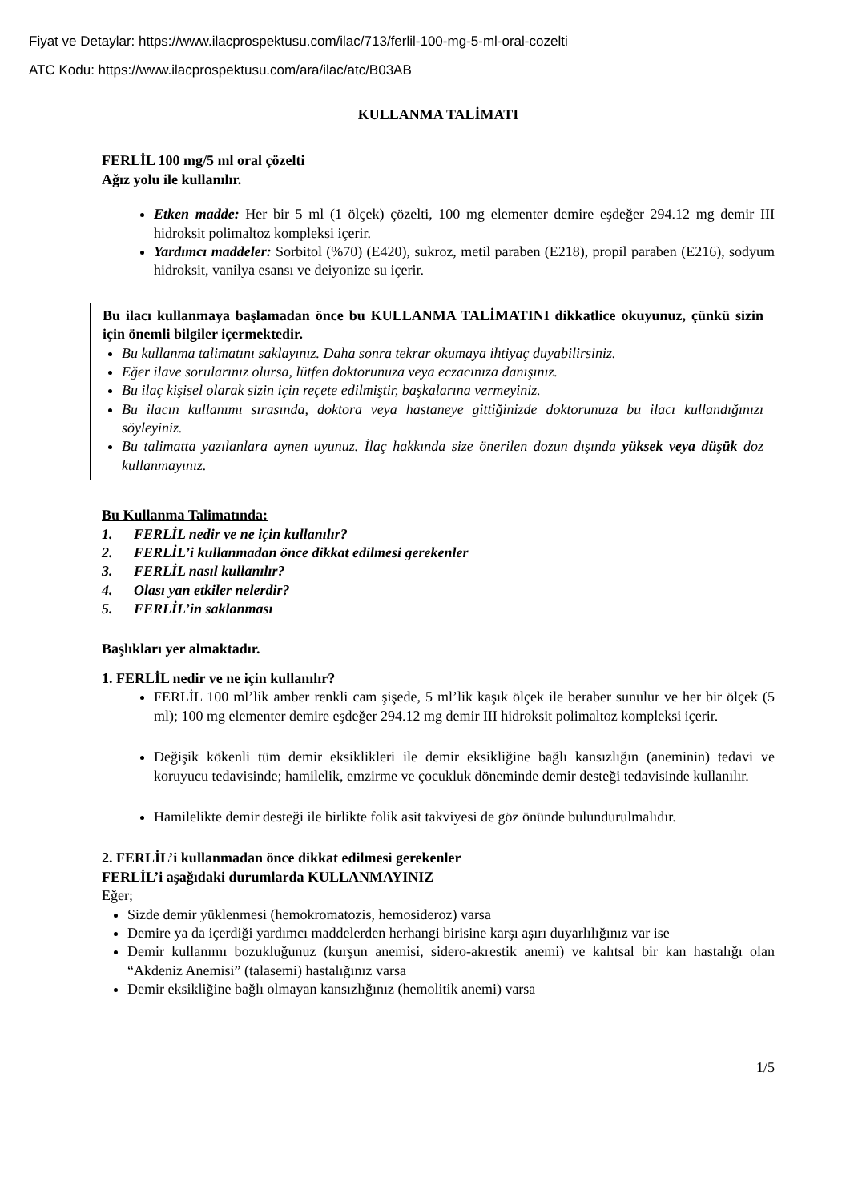Fiyat ve Detaylar: https://www.ilacprospektusu.com/ilac/713/ferlil-100-mg-5-ml-oral-cozelti
ATC Kodu: https://www.ilacprospektusu.com/ara/ilac/atc/B03AB
KULLANMA TALİMATI
FERLİL 100 mg/5 ml oral çözelti
Ağız yolu ile kullanılır.
Etken madde: Her bir 5 ml (1 ölçek) çözelti, 100 mg elementer demire eşdeğer 294.12 mg demir III hidroksit polimaltoz kompleksi içerir.
Yardımcı maddeler: Sorbitol (%70) (E420), sukroz, metil paraben (E218), propil paraben (E216), sodyum hidroksit, vanilya esansı ve deiyonize su içerir.
Bu ilacı kullanmaya başlamadan önce bu KULLANMA TALİMATINI dikkatlice okuyunuz, çünkü sizin için önemli bilgiler içermektedir.
Bu kullanma talimatını saklayınız. Daha sonra tekrar okumaya ihtiyaç duyabilirsiniz.
Eğer ilave sorularınız olursa, lütfen doktorunuza veya eczacınıza danışınız.
Bu ilaç kişisel olarak sizin için reçete edilmiştir, başkalarına vermeyiniz.
Bu ilacın kullanımı sırasında, doktora veya hastaneye gittiğinizde doktorunuza bu ilacı kullandığınızı söyleyiniz.
Bu talimatta yazılanlara aynen uyunuz. İlaç hakkında size önerilen dozun dışında yüksek veya düşük doz kullanmayınız.
Bu Kullanma Talimatında:
1. FERLİL nedir ve ne için kullanılır?
2. FERLİL’i kullanmadan önce dikkat edilmesi gerekenler
3. FERLİL nasıl kullanılır?
4. Olası yan etkiler nelerdir?
5. FERLİL’in saklanması
Başlıkları yer almaktadır.
1. FERLİL nedir ve ne için kullanılır?
FERLİL 100 ml’lik amber renkli cam şişede, 5 ml’lik kaşık ölçek ile beraber sunulur ve her bir ölçek (5 ml); 100 mg elementer demire eşdeğer 294.12 mg demir III hidroksit polimaltoz kompleksi içerir.
Değişik kökenli tüm demir eksiklikleri ile demir eksikliğine bağlı kansızlığın (aneminin) tedavi ve koruyucu tedavisinde; hamilelik, emzirme ve çocukluk döneminde demir desteği tedavisinde kullanılır.
Hamilelikte demir desteği ile birlikte folik asit takviyesi de göz önünde bulundurulmalıdır.
2. FERLİL’i kullanmadan önce dikkat edilmesi gerekenler
FERLİL’i aşağıdaki durumlarda KULLANMAYINIZ
Eğer;
Sizde demir yüklenmesi (hemokromatozis, hemosideroz) varsa
Demire ya da içerdiği yardımcı maddelerden herhangi birisine karşı aşırı duyarlılığınız var ise
Demir kullanımı bozukluğunuz (kurşun anemisi, sidero-akrestik anemi) ve kalıtsal bir kan hastalığı olan “Akdeniz Anemisi” (talasemi) hastalığınız varsa
Demir eksikliğine bağlı olmayan kansızlığınız (hemolitik anemi) varsa
1/5